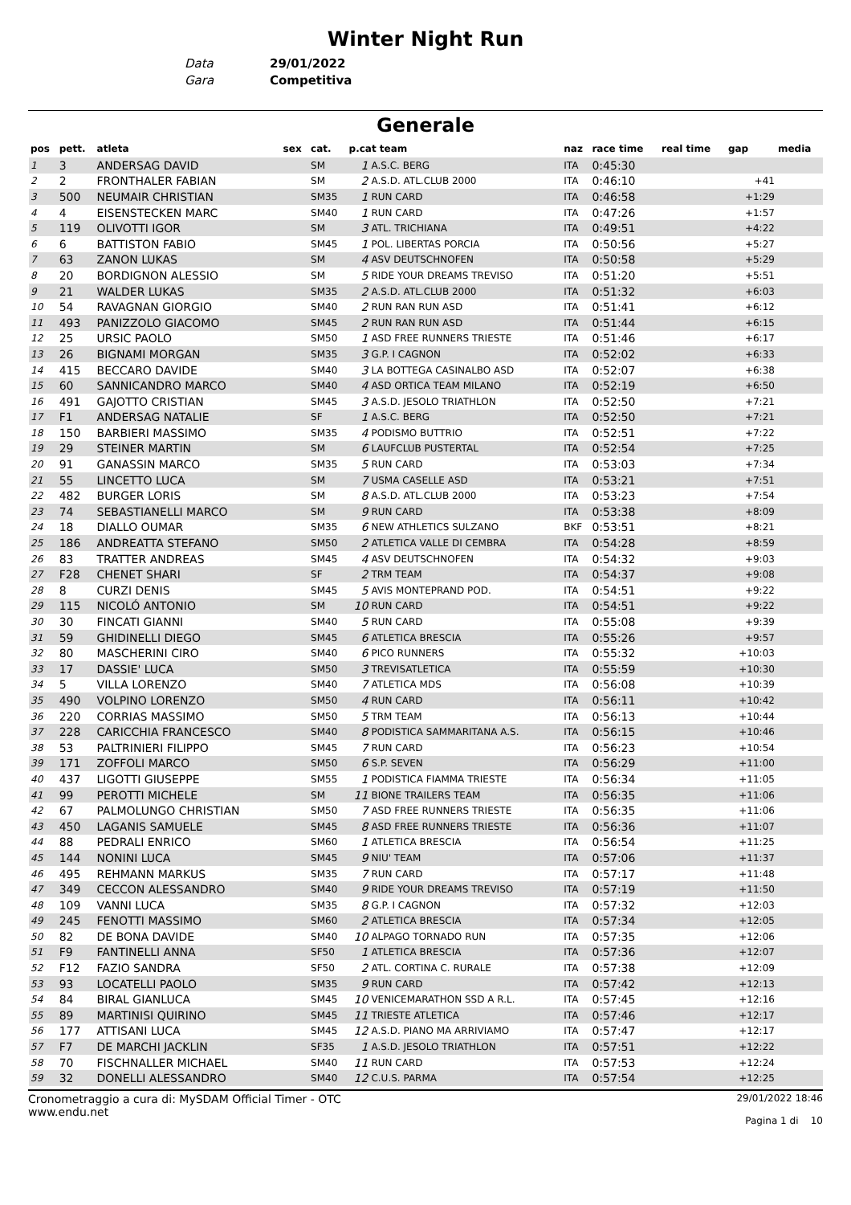Winter Night Run
Data
Gara
29/01/2022
Competitiva
Generale
| pos | pett. | atleta | sex | cat. | p.cat team | | naz | race time | real time | gap | media |
| --- | --- | --- | --- | --- | --- | --- | --- | --- | --- | --- | --- |
| 1 | 3 | ANDERSAG DAVID | | SM | 1 | A.S.C. BERG | ITA | 0:45:30 | | | |
| 2 | 2 | FRONTHALER FABIAN | | SM | 2 | A.S.D. ATL.CLUB 2000 | ITA | 0:46:10 | | +41 | |
| 3 | 500 | NEUMAIR CHRISTIAN | | SM35 | 1 | RUN CARD | ITA | 0:46:58 | | +1:29 | |
| 4 | 4 | EISENSTECKEN MARC | | SM40 | 1 | RUN CARD | ITA | 0:47:26 | | +1:57 | |
| 5 | 119 | OLIVOTTI IGOR | | SM | 3 | ATL. TRICHIANA | ITA | 0:49:51 | | +4:22 | |
| 6 | 6 | BATTISTON FABIO | | SM45 | 1 | POL. LIBERTAS PORCIA | ITA | 0:50:56 | | +5:27 | |
| 7 | 63 | ZANON LUKAS | | SM | 4 | ASV DEUTSCHNOFEN | ITA | 0:50:58 | | +5:29 | |
| 8 | 20 | BORDIGNON ALESSIO | | SM | 5 | RIDE YOUR DREAMS TREVISO | ITA | 0:51:20 | | +5:51 | |
| 9 | 21 | WALDER LUKAS | | SM35 | 2 | A.S.D. ATL.CLUB 2000 | ITA | 0:51:32 | | +6:03 | |
| 10 | 54 | RAVAGNAN GIORGIO | | SM40 | 2 | RUN RAN RUN ASD | ITA | 0:51:41 | | +6:12 | |
| 11 | 493 | PANIZZOLO GIACOMO | | SM45 | 2 | RUN RAN RUN ASD | ITA | 0:51:44 | | +6:15 | |
| 12 | 25 | URSIC PAOLO | | SM50 | 1 | ASD FREE RUNNERS TRIESTE | ITA | 0:51:46 | | +6:17 | |
| 13 | 26 | BIGNAMI MORGAN | | SM35 | 3 | G.P. I CAGNON | ITA | 0:52:02 | | +6:33 | |
| 14 | 415 | BECCARO DAVIDE | | SM40 | 3 | LA BOTTEGA CASINALBO ASD | ITA | 0:52:07 | | +6:38 | |
| 15 | 60 | SANNICANDRO MARCO | | SM40 | 4 | ASD ORTICA TEAM MILANO | ITA | 0:52:19 | | +6:50 | |
| 16 | 491 | GAJOTTO CRISTIAN | | SM45 | 3 | A.S.D. JESOLO TRIATHLON | ITA | 0:52:50 | | +7:21 | |
| 17 | F1 | ANDERSAG NATALIE | | SF | 1 | A.S.C. BERG | ITA | 0:52:50 | | +7:21 | |
| 18 | 150 | BARBIERI MASSIMO | | SM35 | 4 | PODISMO BUTTRIO | ITA | 0:52:51 | | +7:22 | |
| 19 | 29 | STEINER MARTIN | | SM | 6 | LAUFCLUB PUSTERTAL | ITA | 0:52:54 | | +7:25 | |
| 20 | 91 | GANASSIN MARCO | | SM35 | 5 | RUN CARD | ITA | 0:53:03 | | +7:34 | |
| 21 | 55 | LINCETTO LUCA | | SM | 7 | USMA CASELLE ASD | ITA | 0:53:21 | | +7:51 | |
| 22 | 482 | BURGER LORIS | | SM | 8 | A.S.D. ATL.CLUB 2000 | ITA | 0:53:23 | | +7:54 | |
| 23 | 74 | SEBASTIANELLI MARCO | | SM | 9 | RUN CARD | ITA | 0:53:38 | | +8:09 | |
| 24 | 18 | DIALLO OUMAR | | SM35 | 6 | NEW ATHLETICS SULZANO | BKF | 0:53:51 | | +8:21 | |
| 25 | 186 | ANDREATTA STEFANO | | SM50 | 2 | ATLETICA VALLE DI CEMBRA | ITA | 0:54:28 | | +8:59 | |
| 26 | 83 | TRATTER ANDREAS | | SM45 | 4 | ASV DEUTSCHNOFEN | ITA | 0:54:32 | | +9:03 | |
| 27 | F28 | CHENET SHARI | | SF | 2 | TRM TEAM | ITA | 0:54:37 | | +9:08 | |
| 28 | 8 | CURZI DENIS | | SM45 | 5 | AVIS MONTEPRAND POD. | ITA | 0:54:51 | | +9:22 | |
| 29 | 115 | NICOLÓ ANTONIO | | SM | 10 | RUN CARD | ITA | 0:54:51 | | +9:22 | |
| 30 | 30 | FINCATI GIANNI | | SM40 | 5 | RUN CARD | ITA | 0:55:08 | | +9:39 | |
| 31 | 59 | GHIDINELLI DIEGO | | SM45 | 6 | ATLETICA BRESCIA | ITA | 0:55:26 | | +9:57 | |
| 32 | 80 | MASCHERINI CIRO | | SM40 | 6 | PICO RUNNERS | ITA | 0:55:32 | | +10:03 | |
| 33 | 17 | DASSIE' LUCA | | SM50 | 3 | TREVISATLETICA | ITA | 0:55:59 | | +10:30 | |
| 34 | 5 | VILLA LORENZO | | SM40 | 7 | ATLETICA MDS | ITA | 0:56:08 | | +10:39 | |
| 35 | 490 | VOLPINO LORENZO | | SM50 | 4 | RUN CARD | ITA | 0:56:11 | | +10:42 | |
| 36 | 220 | CORRIAS MASSIMO | | SM50 | 5 | TRM TEAM | ITA | 0:56:13 | | +10:44 | |
| 37 | 228 | CARICCHIA FRANCESCO | | SM40 | 8 | PODISTICA SAMMARITANA A.S. | ITA | 0:56:15 | | +10:46 | |
| 38 | 53 | PALTRINIERI FILIPPO | | SM45 | 7 | RUN CARD | ITA | 0:56:23 | | +10:54 | |
| 39 | 171 | ZOFFOLI MARCO | | SM50 | 6 | S.P. SEVEN | ITA | 0:56:29 | | +11:00 | |
| 40 | 437 | LIGOTTI GIUSEPPE | | SM55 | 1 | PODISTICA FIAMMA TRIESTE | ITA | 0:56:34 | | +11:05 | |
| 41 | 99 | PEROTTI MICHELE | | SM | 11 | BIONE TRAILERS TEAM | ITA | 0:56:35 | | +11:06 | |
| 42 | 67 | PALMOLUNGO CHRISTIAN | | SM50 | 7 | ASD FREE RUNNERS TRIESTE | ITA | 0:56:35 | | +11:06 | |
| 43 | 450 | LAGANIS SAMUELE | | SM45 | 8 | ASD FREE RUNNERS TRIESTE | ITA | 0:56:36 | | +11:07 | |
| 44 | 88 | PEDRALI ENRICO | | SM60 | 1 | ATLETICA BRESCIA | ITA | 0:56:54 | | +11:25 | |
| 45 | 144 | NONINI LUCA | | SM45 | 9 | NIU' TEAM | ITA | 0:57:06 | | +11:37 | |
| 46 | 495 | REHMANN MARKUS | | SM35 | 7 | RUN CARD | ITA | 0:57:17 | | +11:48 | |
| 47 | 349 | CECCON ALESSANDRO | | SM40 | 9 | RIDE YOUR DREAMS TREVISO | ITA | 0:57:19 | | +11:50 | |
| 48 | 109 | VANNI LUCA | | SM35 | 8 | G.P. I CAGNON | ITA | 0:57:32 | | +12:03 | |
| 49 | 245 | FENOTTI MASSIMO | | SM60 | 2 | ATLETICA BRESCIA | ITA | 0:57:34 | | +12:05 | |
| 50 | 82 | DE BONA DAVIDE | | SM40 | 10 | ALPAGO TORNADO RUN | ITA | 0:57:35 | | +12:06 | |
| 51 | F9 | FANTINELLI ANNA | | SF50 | 1 | ATLETICA BRESCIA | ITA | 0:57:36 | | +12:07 | |
| 52 | F12 | FAZIO SANDRA | | SF50 | 2 | ATL. CORTINA C. RURALE | ITA | 0:57:38 | | +12:09 | |
| 53 | 93 | LOCATELLI PAOLO | | SM35 | 9 | RUN CARD | ITA | 0:57:42 | | +12:13 | |
| 54 | 84 | BIRAL GIANLUCA | | SM45 | 10 | VENICEMARATHON SSD A R.L. | ITA | 0:57:45 | | +12:16 | |
| 55 | 89 | MARTINISI QUIRINO | | SM45 | 11 | TRIESTE ATLETICA | ITA | 0:57:46 | | +12:17 | |
| 56 | 177 | ATTISANI LUCA | | SM45 | 12 | A.S.D. PIANO MA ARRIVIAMO | ITA | 0:57:47 | | +12:17 | |
| 57 | F7 | DE MARCHI JACKLIN | | SF35 | 1 | A.S.D. JESOLO TRIATHLON | ITA | 0:57:51 | | +12:22 | |
| 58 | 70 | FISCHNALLER MICHAEL | | SM40 | 11 | RUN CARD | ITA | 0:57:53 | | +12:24 | |
| 59 | 32 | DONELLI ALESSANDRO | | SM40 | 12 | C.U.S. PARMA | ITA | 0:57:54 | | +12:25 | |
Cronometraggio a cura di: MySDAM Official Timer - OTC
www.endu.net
29/01/2022 18:46
Pagina 1 di 10